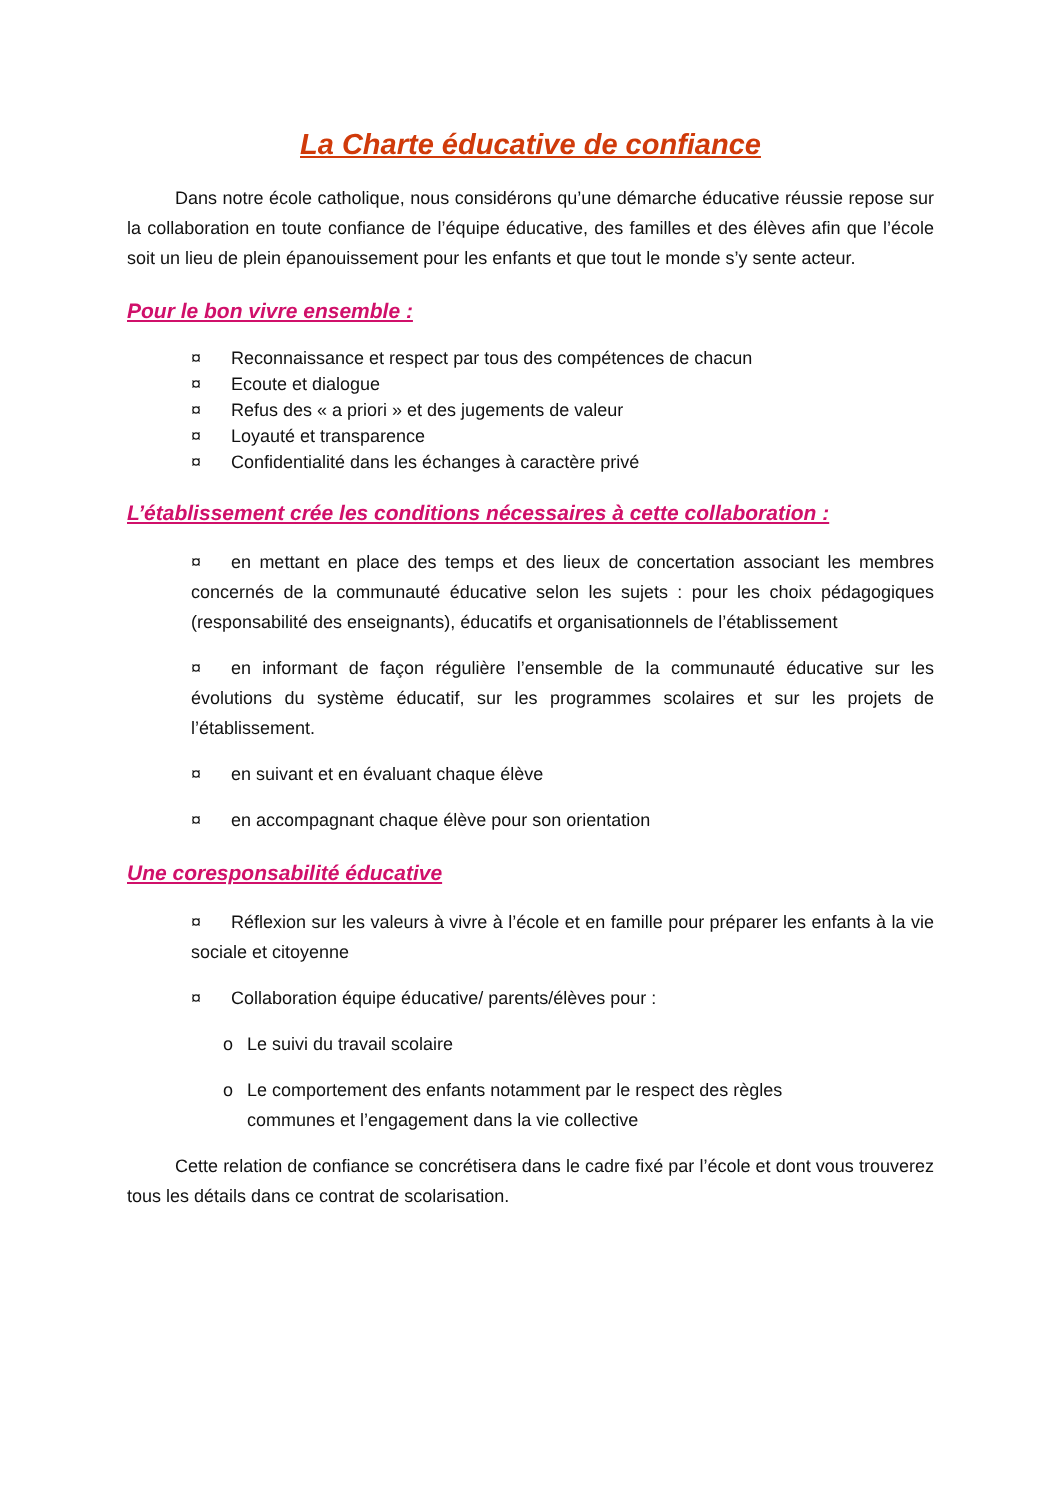La Charte éducative de confiance
Dans notre école catholique, nous considérons qu’une démarche éducative réussie repose sur la collaboration en toute confiance de l’équipe éducative, des familles et des élèves afin que l’école soit un lieu de plein épanouissement pour les enfants et que tout le monde s’y sente acteur.
Pour le bon vivre ensemble :
¤ Reconnaissance et respect par tous des compétences de chacun
¤ Ecoute et dialogue
¤ Refus des « a priori » et des jugements de valeur
¤ Loyauté et transparence
¤ Confidentialité dans les échanges à caractère privé
L’établissement crée les conditions nécessaires à cette collaboration :
¤ en mettant en place des temps et des lieux de concertation associant les membres concernés de la communauté éducative selon les sujets : pour les choix pédagogiques (responsabilité des enseignants), éducatifs et organisationnels de l’établissement
¤ en informant de façon régulière l’ensemble de la communauté éducative sur les évolutions du système éducatif, sur les programmes scolaires et sur les projets de l’établissement.
¤ en suivant et en évaluant chaque élève
¤ en accompagnant chaque élève pour son orientation
Une coresponsabilité éducative
¤ Réflexion sur les valeurs à vivre à l’école et en famille pour préparer les enfants à la vie sociale et citoyenne
¤ Collaboration équipe éducative/ parents/élèves pour :
o Le suivi du travail scolaire
o Le comportement des enfants notamment par le respect des règles
communes et l’engagement dans la vie collective
Cette relation de confiance se concrétisera dans le cadre fixé par l’école et dont vous trouverez tous les détails dans ce contrat de scolarisation.